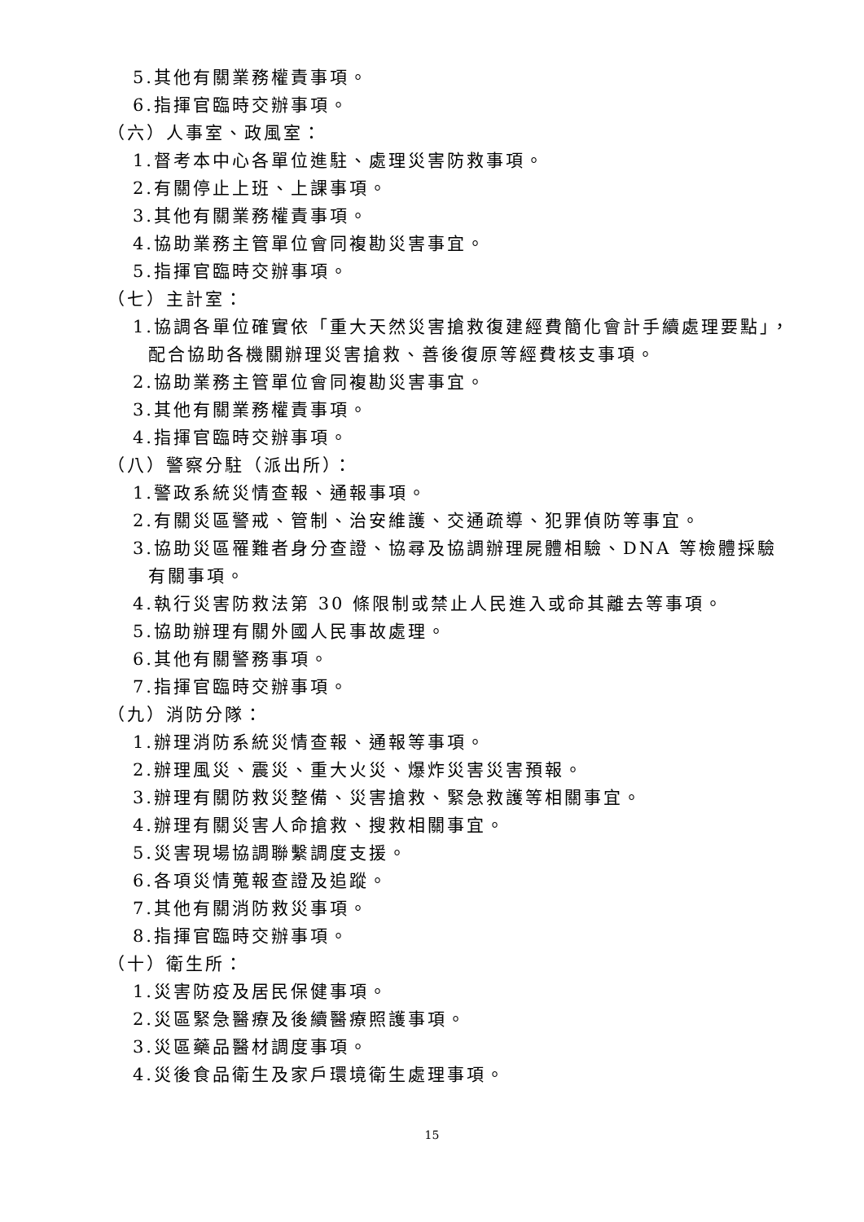5.其他有關業務權責事項。
6.指揮官臨時交辦事項。
（六）人事室、政風室：
1.督考本中心各單位進駐、處理災害防救事項。
2.有關停止上班、上課事項。
3.其他有關業務權責事項。
4.協助業務主管單位會同複勘災害事宜。
5.指揮官臨時交辦事項。
（七）主計室：
1.協調各單位確實依「重大天然災害搶救復建經費簡化會計手續處理要點」，
配合協助各機關辦理災害搶救、善後復原等經費核支事項。
2.協助業務主管單位會同複勘災害事宜。
3.其他有關業務權責事項。
4.指揮官臨時交辦事項。
（八）警察分駐（派出所）：
1.警政系統災情查報、通報事項。
2.有關災區警戒、管制、治安維護、交通疏導、犯罪偵防等事宜。
3.協助災區罹難者身分查證、協尋及協調辦理屍體相驗、DNA 等檢體採驗
有關事項。
4.執行災害防救法第 30 條限制或禁止人民進入或命其離去等事項。
5.協助辦理有關外國人民事故處理。
6.其他有關警務事項。
7.指揮官臨時交辦事項。
（九）消防分隊：
1.辦理消防系統災情查報、通報等事項。
2.辦理風災、震災、重大火災、爆炸災害災害預報。
3.辦理有關防救災整備、災害搶救、緊急救護等相關事宜。
4.辦理有關災害人命搶救、搜救相關事宜。
5.災害現場協調聯繫調度支援。
6.各項災情蒐報查證及追蹤。
7.其他有關消防救災事項。
8.指揮官臨時交辦事項。
（十）衛生所：
1.災害防疫及居民保健事項。
2.災區緊急醫療及後續醫療照護事項。
3.災區藥品醫材調度事項。
4.災後食品衛生及家戶環境衛生處理事項。
15